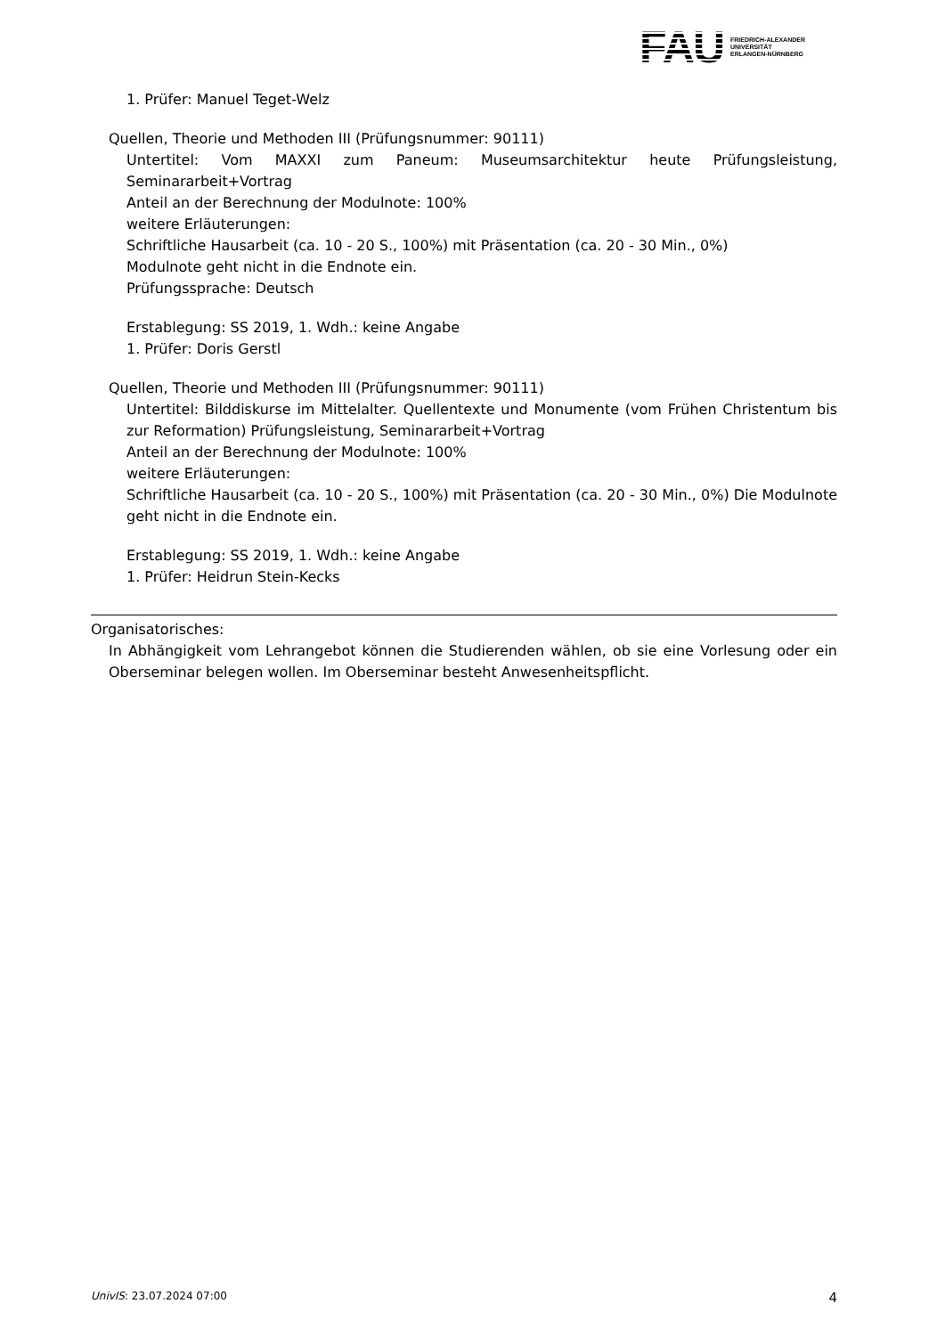FAU FRIEDRICH-ALEXANDER
UNIVERSITÄT
ERLANGEN-NÜRNBERG
1. Prüfer: Manuel Teget-Welz
Quellen, Theorie und Methoden III (Prüfungsnummer: 90111)
Untertitel: Vom MAXXI zum Paneum: Museumsarchitektur heute Prüfungsleistung, Seminararbeit+Vortrag
Anteil an der Berechnung der Modulnote: 100%
weitere Erläuterungen:
Schriftliche Hausarbeit (ca. 10 - 20 S., 100%) mit Präsentation (ca. 20 - 30 Min., 0%)
Modulnote geht nicht in die Endnote ein.
Prüfungssprache: Deutsch
Erstablegung: SS 2019, 1. Wdh.: keine Angabe
1. Prüfer: Doris Gerstl
Quellen, Theorie und Methoden III (Prüfungsnummer: 90111)
Untertitel: Bilddiskurse im Mittelalter. Quellentexte und Monumente (vom Frühen Christentum bis zur Reformation) Prüfungsleistung, Seminararbeit+Vortrag
Anteil an der Berechnung der Modulnote: 100%
weitere Erläuterungen:
Schriftliche Hausarbeit (ca. 10 - 20 S., 100%) mit Präsentation (ca. 20 - 30 Min., 0%) Die Modulnote geht nicht in die Endnote ein.
Erstablegung: SS 2019, 1. Wdh.: keine Angabe
1. Prüfer: Heidrun Stein-Kecks
Organisatorisches:
In Abhängigkeit vom Lehrangebot können die Studierenden wählen, ob sie eine Vorlesung oder ein Oberseminar belegen wollen. Im Oberseminar besteht Anwesenheitspflicht.
UnivIS: 23.07.2024 07:00 4